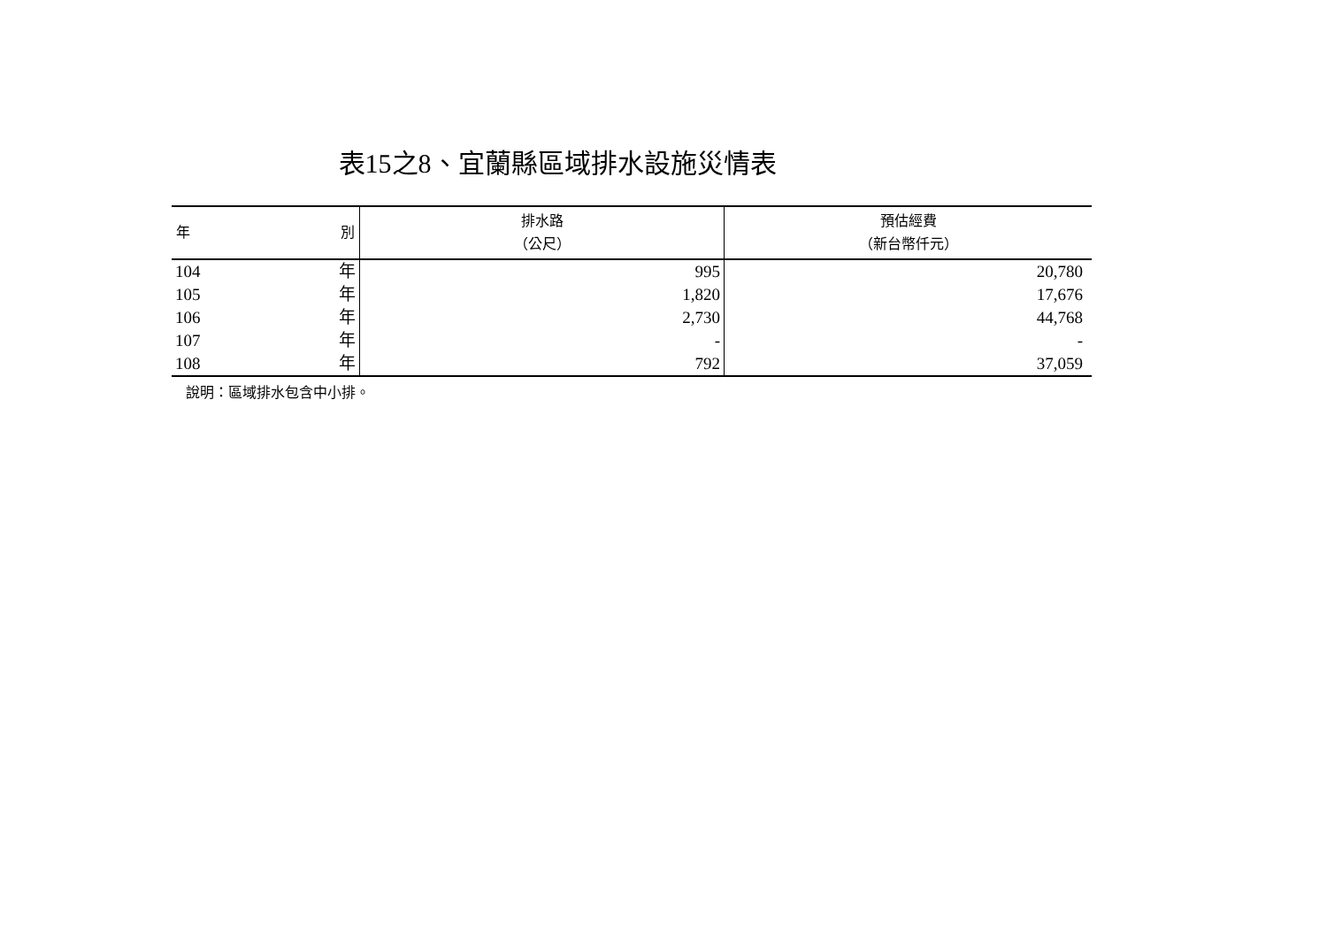表15之8、宜蘭縣區域排水設施災情表
| 年 別 | 排水路 （公尺） | 預估經費 （新台幣仟元） |
| --- | --- | --- |
| 104 年 | 995 | 20,780 |
| 105 年 | 1,820 | 17,676 |
| 106 年 | 2,730 | 44,768 |
| 107 年 | - | - |
| 108 年 | 792 | 37,059 |
說明：區域排水包含中小排。